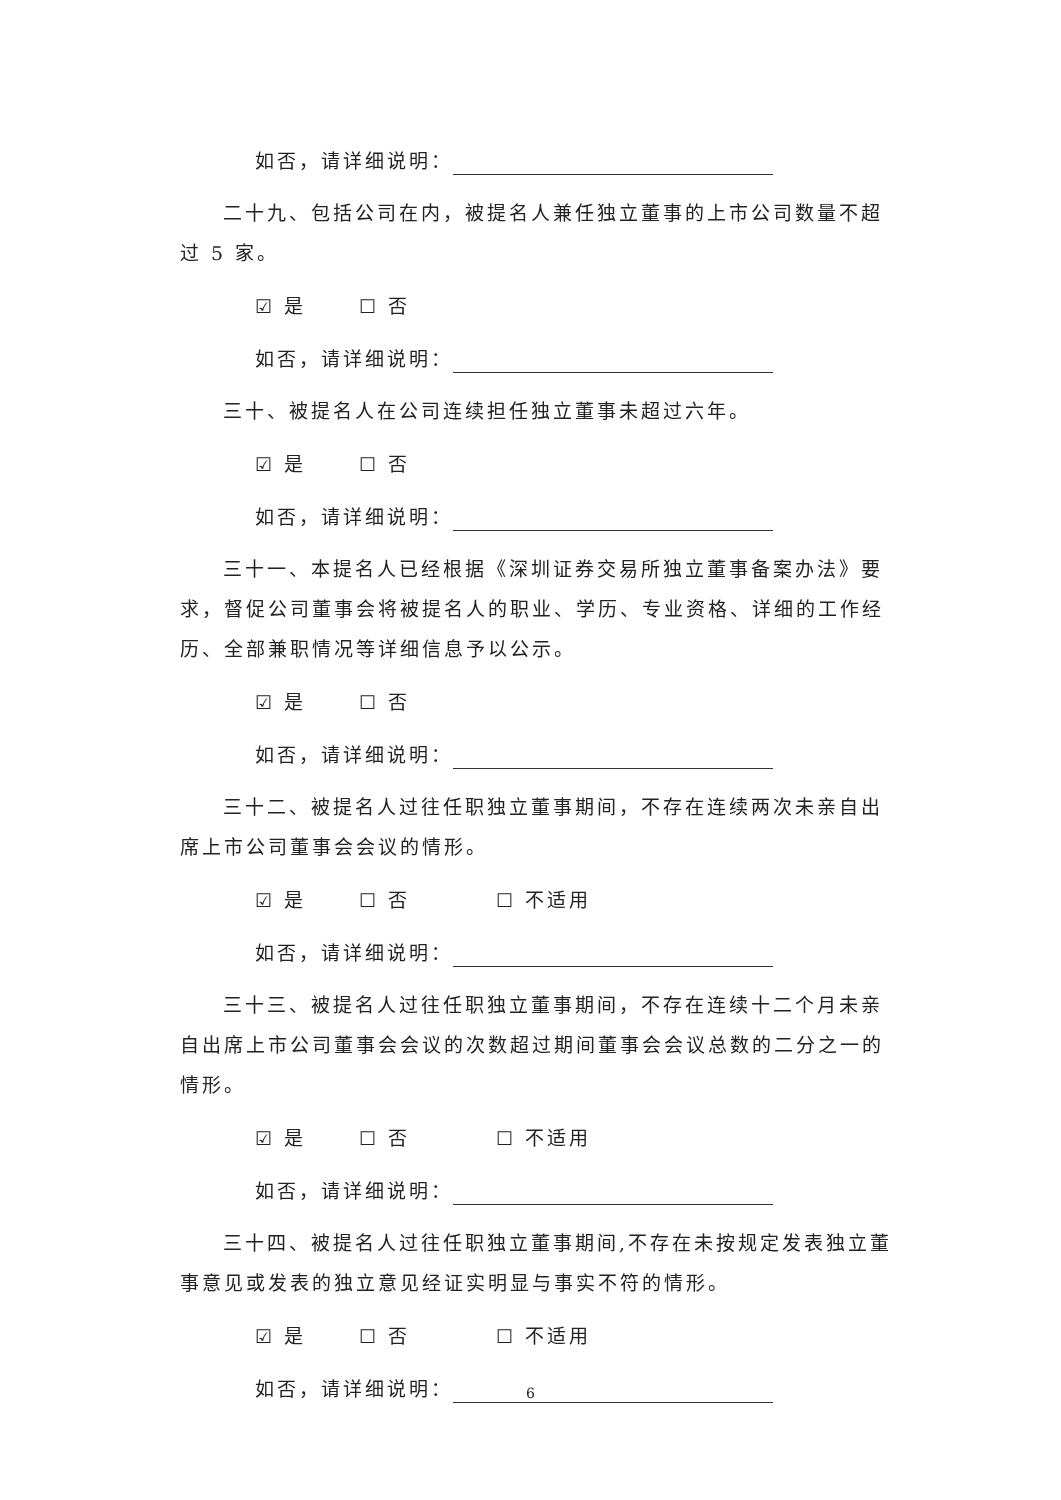如否，请详细说明：
二十九、包括公司在内，被提名人兼任独立董事的上市公司数量不超过 5 家。
☑ 是 ☐ 否
如否，请详细说明：
三十、被提名人在公司连续担任独立董事未超过六年。
☑ 是 ☐ 否
如否，请详细说明：
三十一、本提名人已经根据《深圳证券交易所独立董事备案办法》要求，督促公司董事会将被提名人的职业、学历、专业资格、详细的工作经历、全部兼职情况等详细信息予以公示。
☑ 是 ☐ 否
如否，请详细说明：
三十二、被提名人过往任职独立董事期间，不存在连续两次未亲自出席上市公司董事会会议的情形。
☑ 是 ☐ 否 ☐ 不适用
如否，请详细说明：
三十三、被提名人过往任职独立董事期间，不存在连续十二个月未亲自出席上市公司董事会会议的次数超过期间董事会会议总数的二分之一的情形。
☑ 是 ☐ 否 ☐ 不适用
如否，请详细说明：
三十四、被提名人过往任职独立董事期间,不存在未按规定发表独立董事意见或发表的独立意见经证实明显与事实不符的情形。
☑ 是 ☐ 否 ☐ 不适用
如否，请详细说明：
6